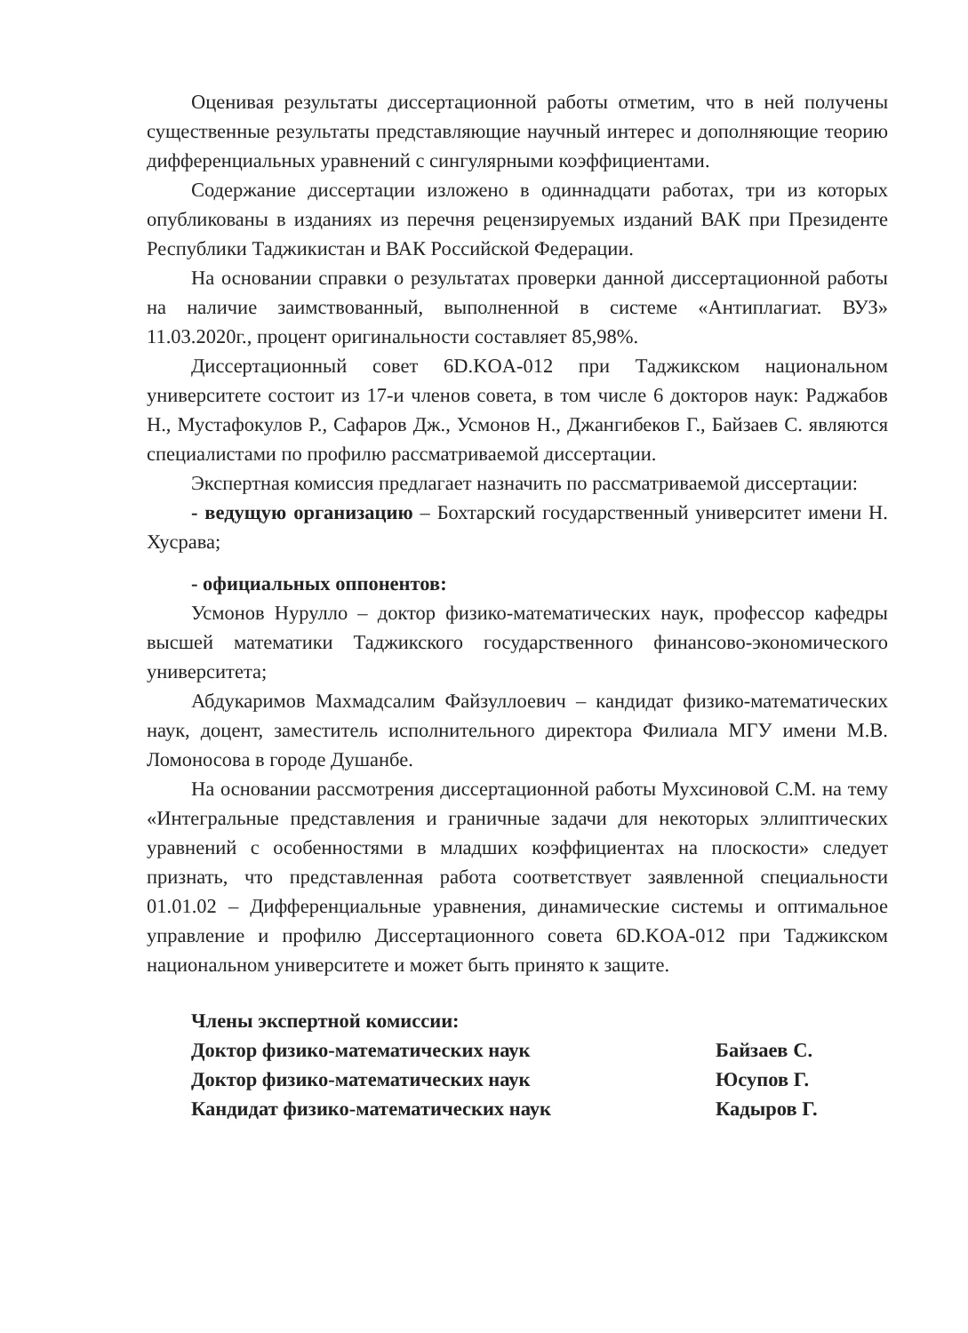Оценивая результаты диссертационной работы отметим, что в ней получены существенные результаты представляющие научный интерес и дополняющие теорию дифференциальных уравнений с сингулярными коэффициентами.
Содержание диссертации изложено в одиннадцати работах, три из которых опубликованы в изданиях из перечня рецензируемых изданий ВАК при Президенте Республики Таджикистан и ВАК Российской Федерации.
На основании справки о результатах проверки данной диссертационной работы на наличие заимствованный, выполненной в системе «Антиплагиат. ВУЗ» 11.03.2020г., процент оригинальности составляет 85,98%.
Диссертационный совет 6D.KOA-012 при Таджикском национальном университете состоит из 17-и членов совета, в том числе 6 докторов наук: Раджабов Н., Мустафокулов Р., Сафаров Дж., Усмонов Н., Джангибеков Г., Байзаев С. являются специалистами по профилю рассматриваемой диссертации.
Экспертная комиссия предлагает назначить по рассматриваемой диссертации:
- ведущую организацию – Бохтарский государственный университет имени Н. Хусрава;
- официальных оппонентов:
Усмонов Нурулло – доктор физико-математических наук, профессор кафедры высшей математики Таджикского государственного финансово-экономического университета;
Абдукаримов Махмадсалим Файзуллоевич – кандидат физико-математических наук, доцент, заместитель исполнительного директора Филиала МГУ имени М.В. Ломоносова в городе Душанбе.
На основании рассмотрения диссертационной работы Мухсиновой С.М. на тему «Интегральные представления и граничные задачи для некоторых эллиптических уравнений с особенностями в младших коэффициентах на плоскости» следует признать, что представленная работа соответствует заявленной специальности 01.01.02 – Дифференциальные уравнения, динамические системы и оптимальное управление и профилю Диссертационного совета 6D.KOA-012 при Таджикском национальном университете и может быть принято к защите.
Члены экспертной комиссии:
Доктор физико-математических наук Байзаев С.
Доктор физико-математических наук Юсупов Г.
Кандидат физико-математических наук Кадыров Г.